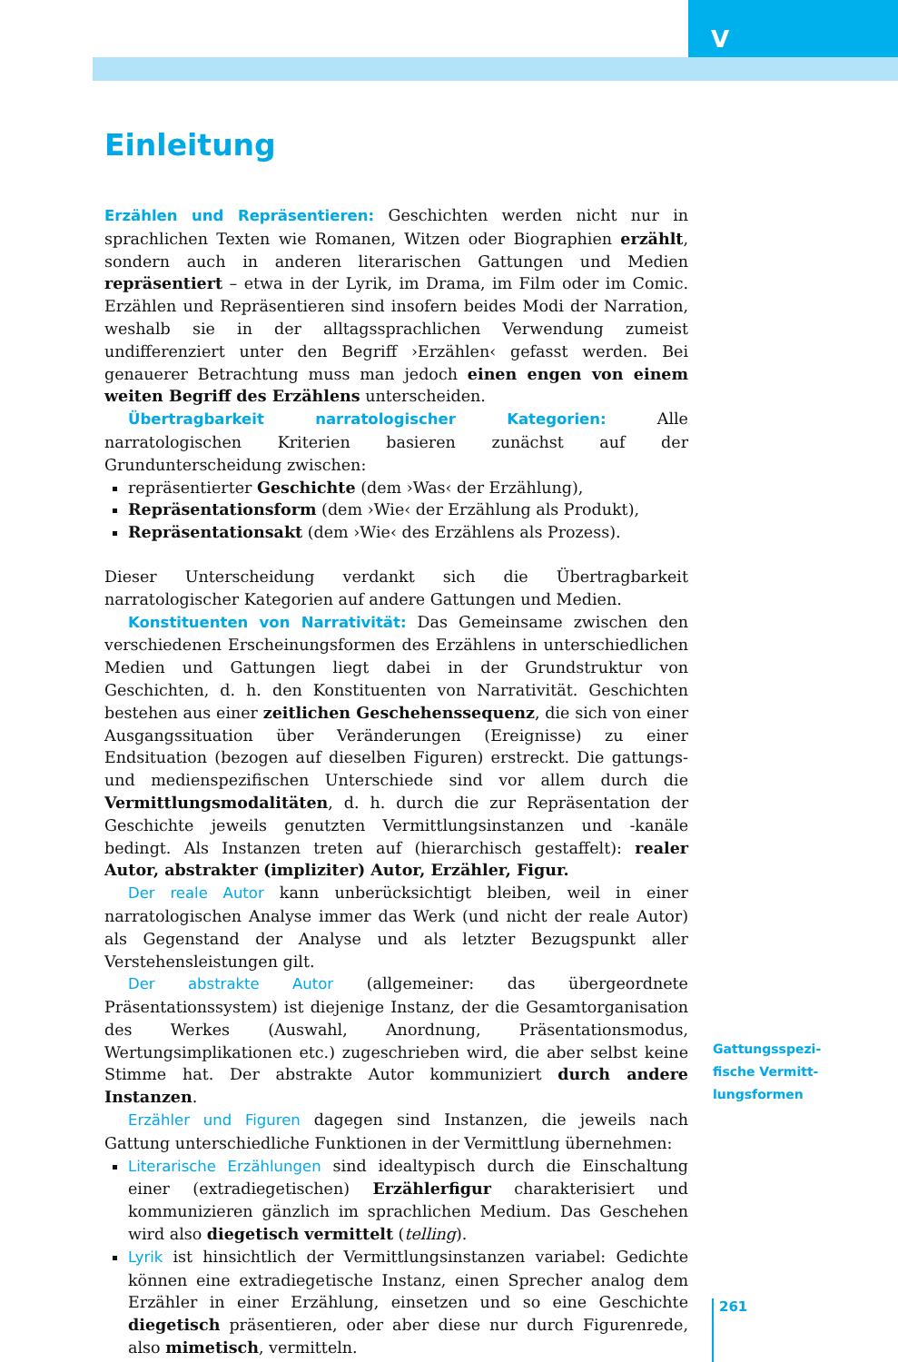V
Einleitung
Erzählen und Repräsentieren: Geschichten werden nicht nur in sprachlichen Texten wie Romanen, Witzen oder Biographien erzählt, sondern auch in anderen literarischen Gattungen und Medien repräsentiert – etwa in der Lyrik, im Drama, im Film oder im Comic. Erzählen und Repräsentieren sind insofern beides Modi der Narration, weshalb sie in der alltagssprachlichen Verwendung zumeist undifferenziert unter den Begriff ›Erzählen‹ gefasst werden. Bei genauerer Betrachtung muss man jedoch einen engen von einem weiten Begriff des Erzählens unterscheiden.
Übertragbarkeit narratologischer Kategorien: Alle narratologischen Kriterien basieren zunächst auf der Grundunterscheidung zwischen:
repräsentierter Geschichte (dem ›Was‹ der Erzählung),
Repräsentationsform (dem ›Wie‹ der Erzählung als Produkt),
Repräsentationsakt (dem ›Wie‹ des Erzählens als Prozess).
Dieser Unterscheidung verdankt sich die Übertragbarkeit narratologischer Kategorien auf andere Gattungen und Medien.
Konstituenten von Narrativität: Das Gemeinsame zwischen den verschiedenen Erscheinungsformen des Erzählens in unterschiedlichen Medien und Gattungen liegt dabei in der Grundstruktur von Geschichten, d. h. den Konstituenten von Narrativität. Geschichten bestehen aus einer zeitlichen Geschehenssequenz, die sich von einer Ausgangssituation über Veränderungen (Ereignisse) zu einer Endsituation (bezogen auf dieselben Figuren) erstreckt. Die gattungs- und medienspezifischen Unterschiede sind vor allem durch die Vermittlungsmodalitäten, d. h. durch die zur Repräsentation der Geschichte jeweils genutzten Vermittlungsinstanzen und -kanäle bedingt. Als Instanzen treten auf (hierarchisch gestaffelt): realer Autor, abstrakter (impliziter) Autor, Erzähler, Figur.
Der reale Autor kann unberücksichtigt bleiben, weil in einer narratologischen Analyse immer das Werk (und nicht der reale Autor) als Gegenstand der Analyse und als letzter Bezugspunkt aller Verstehensleistungen gilt.
Der abstrakte Autor (allgemeiner: das übergeordnete Präsentationssystem) ist diejenige Instanz, der die Gesamtorganisation des Werkes (Auswahl, Anordnung, Präsentationsmodus, Wertungsimplikationen etc.) zugeschrieben wird, die aber selbst keine Stimme hat. Der abstrakte Autor kommuniziert durch andere Instanzen.
Erzähler und Figuren dagegen sind Instanzen, die jeweils nach Gattung unterschiedliche Funktionen in der Vermittlung übernehmen:
Literarische Erzählungen sind idealtypisch durch die Einschaltung einer (extradiegetischen) Erzählerfigur charakterisiert und kommunizieren gänzlich im sprachlichen Medium. Das Geschehen wird also diegetisch vermittelt (telling).
Lyrik ist hinsichtlich der Vermittlungsinstanzen variabel: Gedichte können eine extradiegetische Instanz, einen Sprecher analog dem Erzähler in einer Erzählung, einsetzen und so eine Geschichte diegetisch präsentieren, oder aber diese nur durch Figurenrede, also mimetisch, vermitteln.
Gattungsspezi-
fische Vermitt-
lungsformen
261